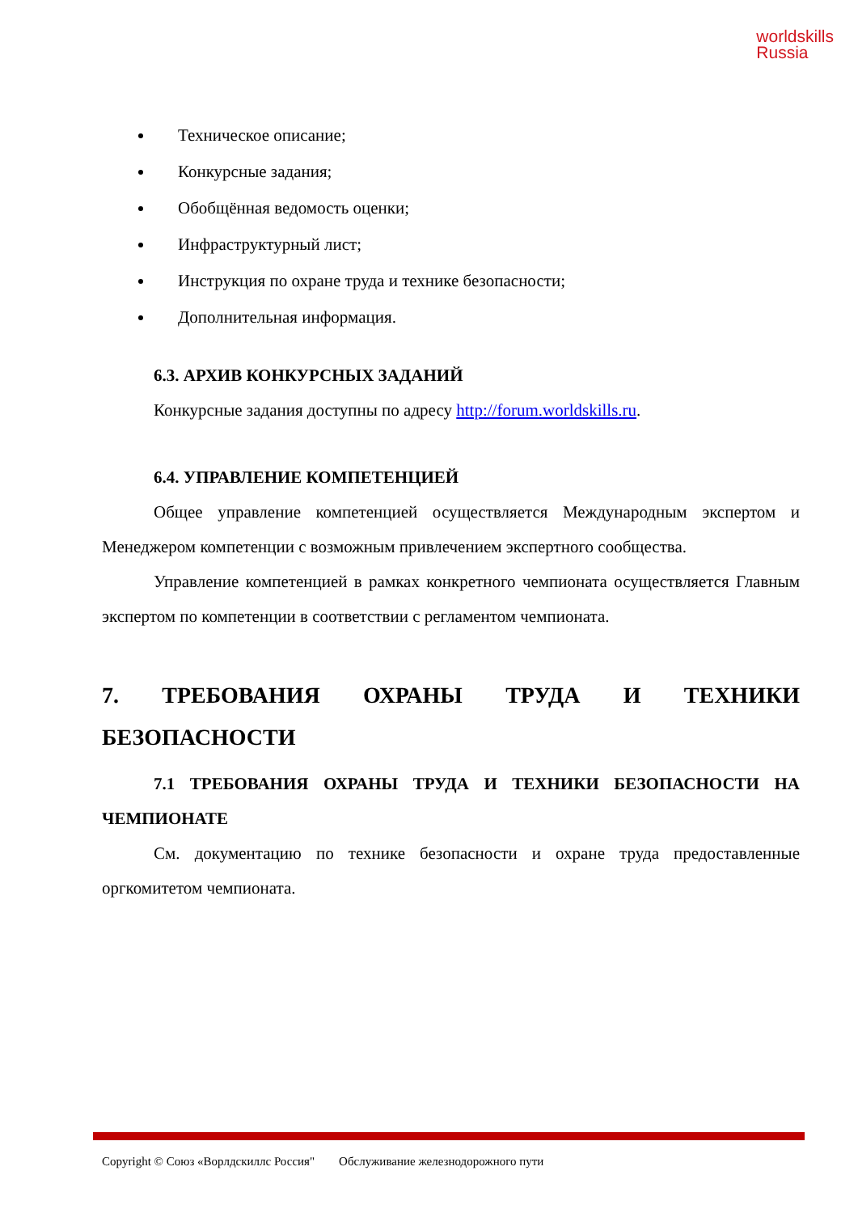worldskills
Russia
Техническое описание;
Конкурсные задания;
Обобщённая ведомость оценки;
Инфраструктурный лист;
Инструкция по охране труда и технике безопасности;
Дополнительная информация.
6.3. АРХИВ КОНКУРСНЫХ ЗАДАНИЙ
Конкурсные задания доступны по адресу http://forum.worldskills.ru.
6.4. УПРАВЛЕНИЕ КОМПЕТЕНЦИЕЙ
Общее управление компетенцией осуществляется Международным экспертом и Менеджером компетенции с возможным привлечением экспертного сообщества.
Управление компетенцией в рамках конкретного чемпионата осуществляется Главным экспертом по компетенции в соответствии с регламентом чемпионата.
7. ТРЕБОВАНИЯ ОХРАНЫ ТРУДА И ТЕХНИКИ БЕЗОПАСНОСТИ
7.1 ТРЕБОВАНИЯ ОХРАНЫ ТРУДА И ТЕХНИКИ БЕЗОПАСНОСТИ НА ЧЕМПИОНАТЕ
См. документацию по технике безопасности и охране труда предоставленные оргкомитетом чемпионата.
Copyright © Союз «Ворлдскиллс Россия" Обслуживание железнодорожного пути